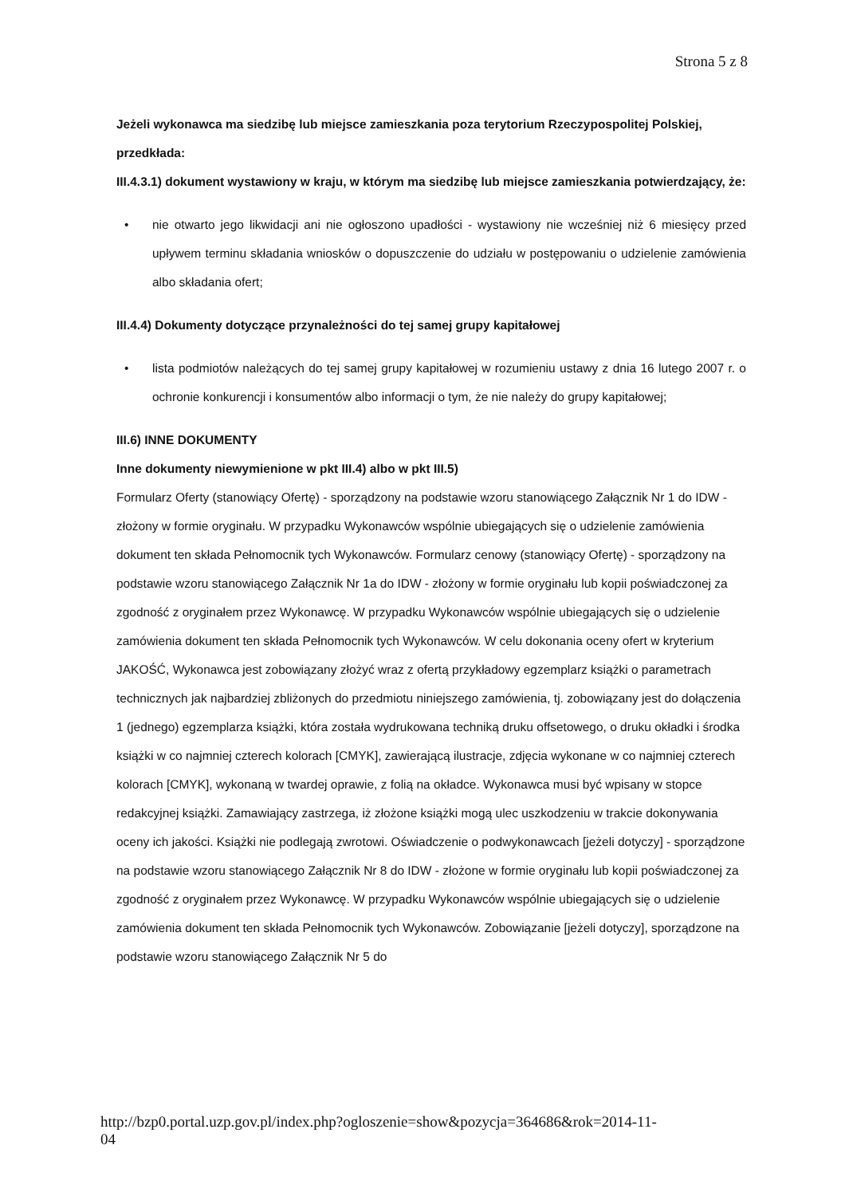Strona 5 z 8
Jeżeli wykonawca ma siedzibę lub miejsce zamieszkania poza terytorium Rzeczypospolitej Polskiej, przedkłada:
III.4.3.1) dokument wystawiony w kraju, w którym ma siedzibę lub miejsce zamieszkania potwierdzający, że:
• nie otwarto jego likwidacji ani nie ogłoszono upadłości - wystawiony nie wcześniej niż 6 miesięcy przed upływem terminu składania wniosków o dopuszczenie do udziału w postępowaniu o udzielenie zamówienia albo składania ofert;
III.4.4) Dokumenty dotyczące przynależności do tej samej grupy kapitałowej
• lista podmiotów należących do tej samej grupy kapitałowej w rozumieniu ustawy z dnia 16 lutego 2007 r. o ochronie konkurencji i konsumentów albo informacji o tym, że nie należy do grupy kapitałowej;
III.6) INNE DOKUMENTY
Inne dokumenty niewymienione w pkt III.4) albo w pkt III.5)
Formularz Oferty (stanowiący Ofertę) - sporządzony na podstawie wzoru stanowiącego Załącznik Nr 1 do IDW - złożony w formie oryginału. W przypadku Wykonawców wspólnie ubiegających się o udzielenie zamówienia dokument ten składa Pełnomocnik tych Wykonawców. Formularz cenowy (stanowiący Ofertę) - sporządzony na podstawie wzoru stanowiącego Załącznik Nr 1a do IDW - złożony w formie oryginału lub kopii poświadczonej za zgodność z oryginałem przez Wykonawcę. W przypadku Wykonawców wspólnie ubiegających się o udzielenie zamówienia dokument ten składa Pełnomocnik tych Wykonawców. W celu dokonania oceny ofert w kryterium JAKOŚĆ, Wykonawca jest zobowiązany złożyć wraz z ofertą przykładowy egzemplarz książki o parametrach technicznych jak najbardziej zbliżonych do przedmiotu niniejszego zamówienia, tj. zobowiązany jest do dołączenia 1 (jednego) egzemplarza książki, która została wydrukowana techniką druku offsetowego, o druku okładki i środka książki w co najmniej czterech kolorach [CMYK], zawierającą ilustracje, zdjęcia wykonane w co najmniej czterech kolorach [CMYK], wykonaną w twardej oprawie, z folią na okładce. Wykonawca musi być wpisany w stopce redakcyjnej książki. Zamawiający zastrzega, iż złożone książki mogą ulec uszkodzeniu w trakcie dokonywania oceny ich jakości. Książki nie podlegają zwrotowi. Oświadczenie o podwykonawcach [jeżeli dotyczy] - sporządzone na podstawie wzoru stanowiącego Załącznik Nr 8 do IDW - złożone w formie oryginału lub kopii poświadczonej za zgodność z oryginałem przez Wykonawcę. W przypadku Wykonawców wspólnie ubiegających się o udzielenie zamówienia dokument ten składa Pełnomocnik tych Wykonawców. Zobowiązanie [jeżeli dotyczy], sporządzone na podstawie wzoru stanowiącego Załącznik Nr 5 do
http://bzp0.portal.uzp.gov.pl/index.php?ogloszenie=show&pozycja=364686&rok=2014-11-
04